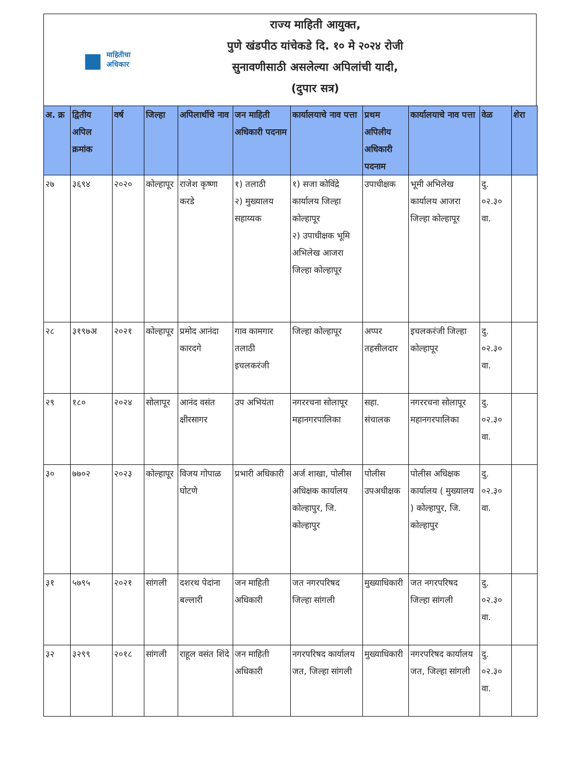■ माहितीचा
अधिकार
राज्य माहिती आयुक्त,
पुणे खंडपीठ यांचेकडे दि. १० मे २०२४ रोजी
सुनावणीसाठी असलेल्या अपिलांची यादी,
(दुपार सत्र)
| अ. क्र | द्वितीय अपिल क्रमांक | वर्ष | जिल्हा | अपिलार्थीचे नाव | जन माहिती अधिकारी पदनाम | कार्यालयाचे नाव पत्ता | प्रथम अपिलीय अधिकारी पदनाम | कार्यालयाचे नाव पत्ता | वेळ | शेरा |
| --- | --- | --- | --- | --- | --- | --- | --- | --- | --- | --- |
| २७ | ३६९४ | २०२० | कोल्हापूर | राजेश कृष्णा करडे | १) तलाठी २) मुख्यालय सहाय्यक | १) सजा कोविंद्रे कार्यालय जिल्हा कोल्हापूर २) उपाधीक्षक भूमि अभिलेख आजरा जिल्हा कोल्हापूर | उपाधीक्षक | भूमी अभिलेख कार्यालय आजरा जिल्हा कोल्हापूर | दु. ०२.३० वा. | |
| २८ | ३१९७अ | २०२१ | कोल्हापूर | प्रमोद आनंदा कारदगे | गाव कामगार तलाठी इचलकरंजी | जिल्हा कोल्हापूर | अप्पर तहसीलदार | इचलकरंजी जिल्हा कोल्हापूर | दु. ०२.३० वा. | |
| २९ | १८० | २०२४ | सोलापूर | आनंद वसंत क्षीरसागर | उप अभियंता | नगररचना सोलापूर महानगरपालिका | सहा. संचालक | नगररचना सोलापूर महानगरपालिका | दु. ०२.३० वा. | |
| ३० | ७७०२ | २०२३ | कोल्हापूर | विजय गोपाळ घोटणे | प्रभारी अधिकारी | अर्ज शाखा, पोलीस अधिक्षक कार्यालय कोल्हापुर, जि. कोल्हापुर | पोलीस उपअधीक्षक | पोलीस अधिक्षक कार्यालय ( मुख्यालय ) कोल्हापुर, जि. कोल्हापुर | दु. ०२.३० वा. | |
| ३१ | ५७९५ | २०२१ | सांगली | दशरथ पेदांना बल्लारी | जन माहिती अधिकारी | जत नगरपरिषद जिल्हा सांगली | मुख्याधिकारी | जत नगरपरिषद जिल्हा सांगली | दु. ०२.३० वा. | |
| ३२ | ३२९९ | २०१८ | सांगली | राहूल वसंत शिंदे | जन माहिती अधिकारी | नगरपरिषद कार्यालय जत, जिल्हा सांगली | मुख्याधिकारी | नगरपरिषद कार्यालय जत, जिल्हा सांगली | दु. ०२.३० वा. | |